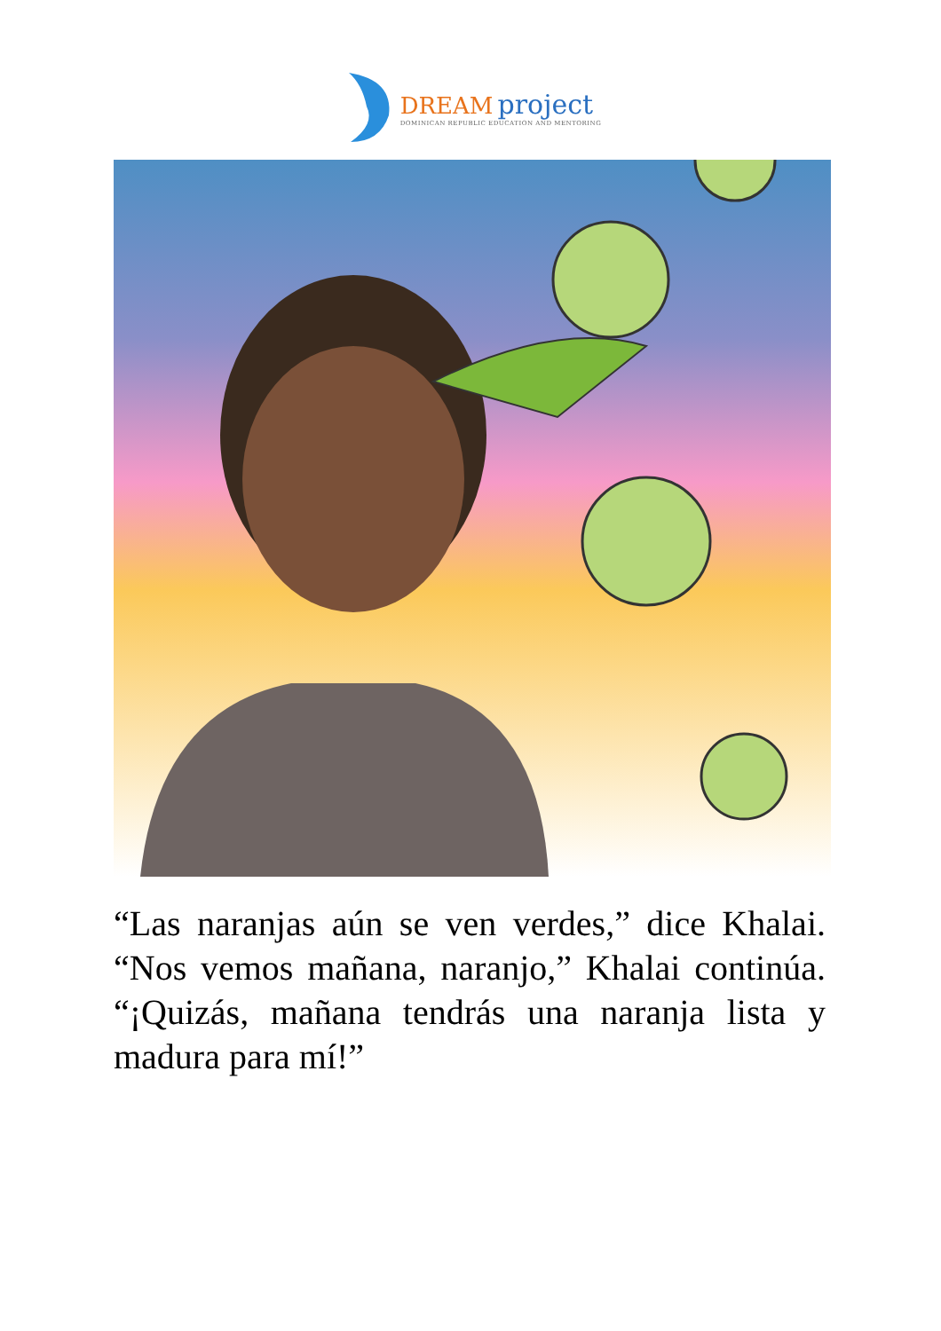DREAM project
DOMINICAN REPUBLIC EDUCATION AND MENTORING
“Las naranjas aún se ven verdes,” dice Khalai. “Nos vemos mañana, naranjo,” Khalai continúa. “¡Quizás, mañana tendrás una naranja lista y madura para mí!”